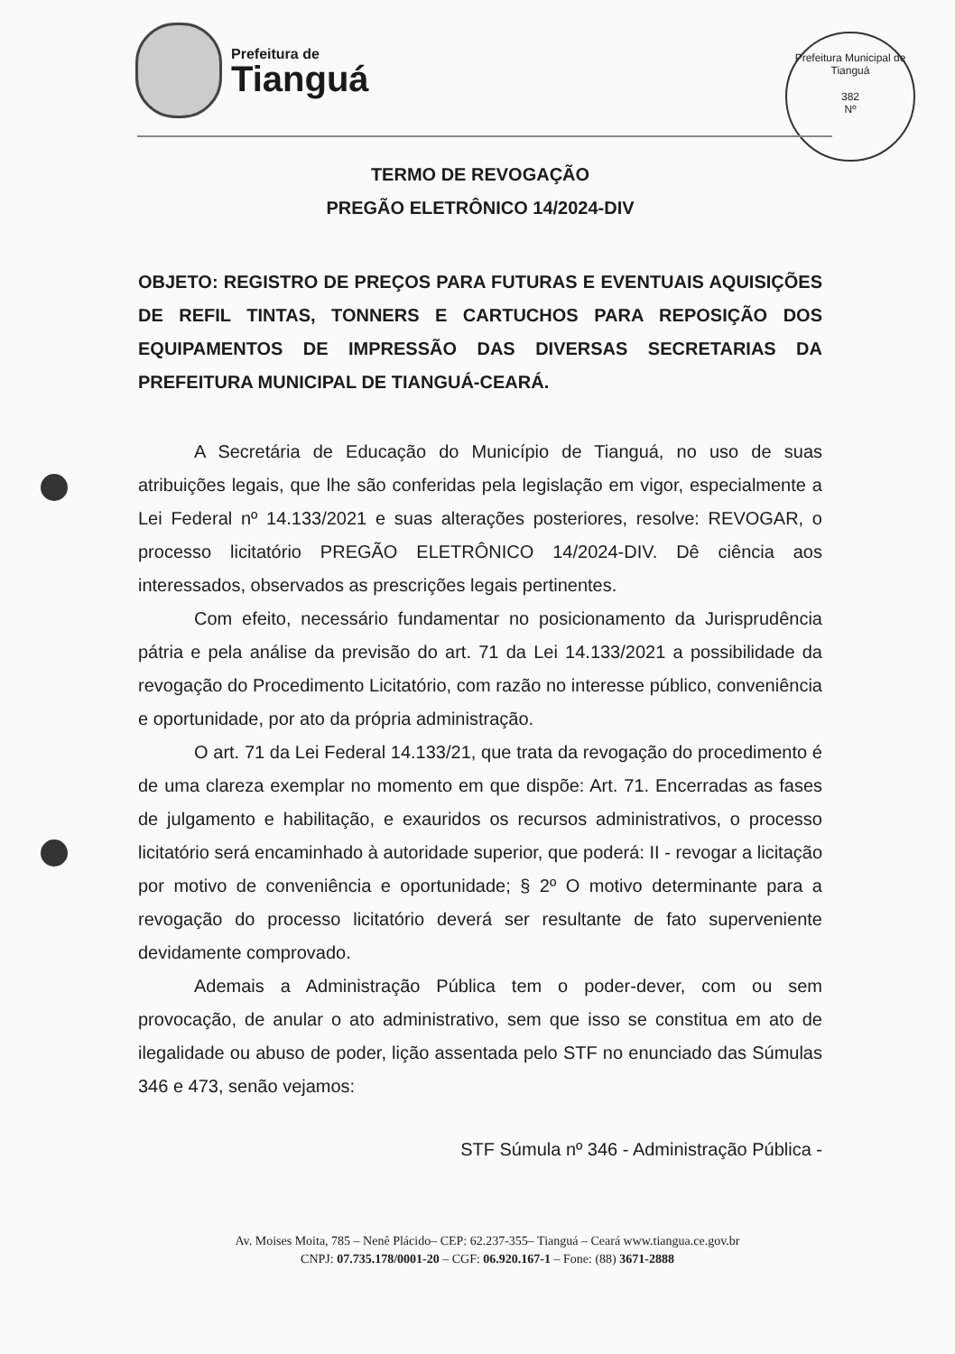Prefeitura de
Tianguá
Prefeitura Municipal de Tianguá
382
Nº
TERMO DE REVOGAÇÃO
PREGÃO ELETRÔNICO 14/2024-DIV
OBJETO: REGISTRO DE PREÇOS PARA FUTURAS E EVENTUAIS AQUISIÇÕES DE REFIL TINTAS, TONNERS E CARTUCHOS PARA REPOSIÇÃO DOS EQUIPAMENTOS DE IMPRESSÃO DAS DIVERSAS SECRETARIAS DA PREFEITURA MUNICIPAL DE TIANGUÁ-CEARÁ.
A Secretária de Educação do Município de Tianguá, no uso de suas atribuições legais, que lhe são conferidas pela legislação em vigor, especialmente a Lei Federal nº 14.133/2021 e suas alterações posteriores, resolve: REVOGAR, o processo licitatório PREGÃO ELETRÔNICO 14/2024-DIV. Dê ciência aos interessados, observados as prescrições legais pertinentes.
Com efeito, necessário fundamentar no posicionamento da Jurisprudência pátria e pela análise da previsão do art. 71 da Lei 14.133/2021 a possibilidade da revogação do Procedimento Licitatório, com razão no interesse público, conveniência e oportunidade, por ato da própria administração.
O art. 71 da Lei Federal 14.133/21, que trata da revogação do procedimento é de uma clareza exemplar no momento em que dispõe: Art. 71. Encerradas as fases de julgamento e habilitação, e exauridos os recursos administrativos, o processo licitatório será encaminhado à autoridade superior, que poderá: II - revogar a licitação por motivo de conveniência e oportunidade; § 2º O motivo determinante para a revogação do processo licitatório deverá ser resultante de fato superveniente devidamente comprovado.
Ademais a Administração Pública tem o poder-dever, com ou sem provocação, de anular o ato administrativo, sem que isso se constitua em ato de ilegalidade ou abuso de poder, lição assentada pelo STF no enunciado das Súmulas 346 e 473, senão vejamos:
STF Súmula nº 346 - Administração Pública -
Av. Moises Moita, 785 – Nenê Plácido– CEP: 62.237-355– Tianguá – Ceará www.tiangua.ce.gov.br
CNPJ: 07.735.178/0001-20 – CGF: 06.920.167-1 – Fone: (88) 3671-2888